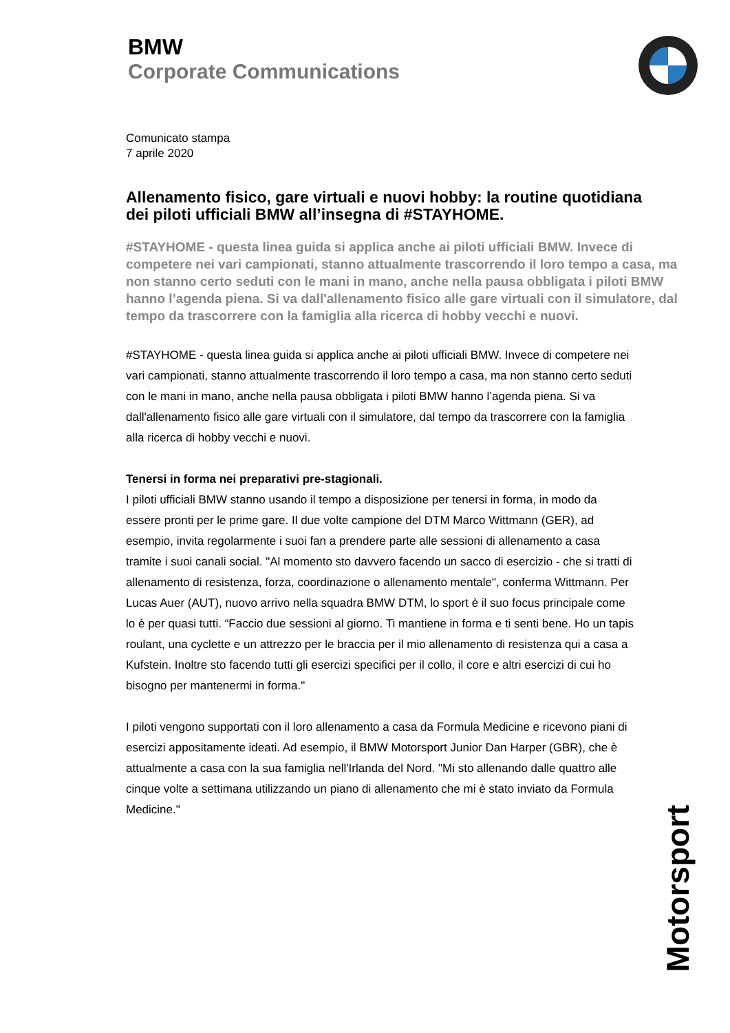BMW
Corporate Communications
Comunicato stampa
7 aprile 2020
Allenamento fisico, gare virtuali e nuovi hobby: la routine quotidiana dei piloti ufficiali BMW all’insegna di #STAYHOME.
#STAYHOME - questa linea guida si applica anche ai piloti ufficiali BMW. Invece di competere nei vari campionati, stanno attualmente trascorrendo il loro tempo a casa, ma non stanno certo seduti con le mani in mano, anche nella pausa obbligata i piloti BMW hanno l’agenda piena. Si va dall'allenamento fisico alle gare virtuali con il simulatore, dal tempo da trascorrere con la famiglia alla ricerca di hobby vecchi e nuovi.
#STAYHOME - questa linea guida si applica anche ai piloti ufficiali BMW. Invece di competere nei vari campionati, stanno attualmente trascorrendo il loro tempo a casa, ma non stanno certo seduti con le mani in mano, anche nella pausa obbligata i piloti BMW hanno l’agenda piena. Si va dall'allenamento fisico alle gare virtuali con il simulatore, dal tempo da trascorrere con la famiglia alla ricerca di hobby vecchi e nuovi.
Tenersi in forma nei preparativi pre-stagionali.
I piloti ufficiali BMW stanno usando il tempo a disposizione per tenersi in forma, in modo da essere pronti per le prime gare. Il due volte campione del DTM Marco Wittmann (GER), ad esempio, invita regolarmente i suoi fan a prendere parte alle sessioni di allenamento a casa tramite i suoi canali social. "Al momento sto davvero facendo un sacco di esercizio - che si tratti di allenamento di resistenza, forza, coordinazione o allenamento mentale", conferma Wittmann. Per Lucas Auer (AUT), nuovo arrivo nella squadra BMW DTM, lo sport è il suo focus principale come lo è per quasi tutti. “Faccio due sessioni al giorno. Ti mantiene in forma e ti senti bene. Ho un tapis roulant, una cyclette e un attrezzo per le braccia per il mio allenamento di resistenza qui a casa a Kufstein. Inoltre sto facendo tutti gli esercizi specifici per il collo, il core e altri esercizi di cui ho bisogno per mantenermi in forma."
I piloti vengono supportati con il loro allenamento a casa da Formula Medicine e ricevono piani di esercizi appositamente ideati. Ad esempio, il BMW Motorsport Junior Dan Harper (GBR), che è attualmente a casa con la sua famiglia nell'Irlanda del Nord. "Mi sto allenando dalle quattro alle cinque volte a settimana utilizzando un piano di allenamento che mi è stato inviato da Formula Medicine."
Motorsport